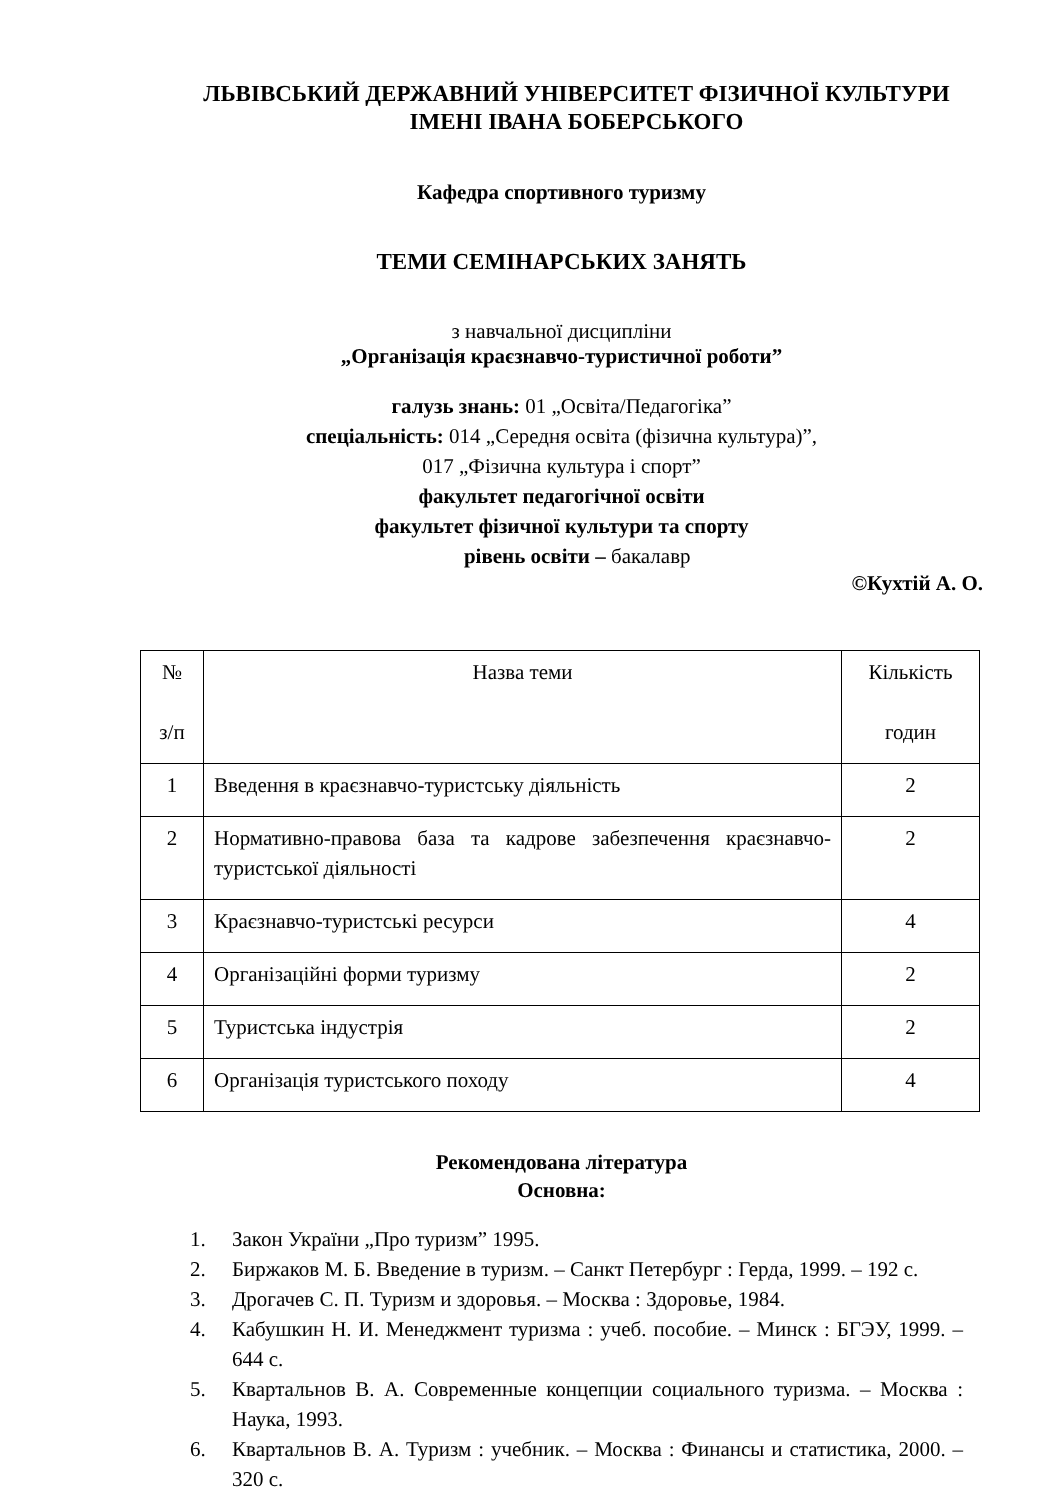ЛЬВІВСЬКИЙ ДЕРЖАВНИЙ УНІВЕРСИТЕТ ФІЗИЧНОЇ КУЛЬТУРИ
ІМЕНІ ІВАНА БОБЕРСЬКОГО
Кафедра спортивного туризму
ТЕМИ СЕМІНАРСЬКИХ ЗАНЯТЬ
з навчальної дисципліни
„Організація краєзнавчо-туристичної роботи”
галузь знань: 01 „Освіта/Педагогіка”
спеціальність: 014 „Середня освіта (фізична культура)”,
017 „Фізична культура і спорт”
факультет педагогічної освіти
факультет фізичної культури та спорту
рівень освіти – бакалавр
©Кухтій А. О.
| № з/п | Назва теми | Кількість годин |
| 1 | Введення в краєзнавчо-туристську діяльність | 2 |
| 2 | Нормативно-правова база та кадрове забезпечення краєзнавчо-туристської діяльності | 2 |
| 3 | Краєзнавчо-туристські ресурси | 4 |
| 4 | Організаційні форми туризму | 2 |
| 5 | Туристська індустрія | 2 |
| 6 | Організація туристського походу | 4 |
Рекомендована література
Основна:
1. Закон України „Про туризм” 1995.
2. Биржаков М. Б. Введение в туризм. – Санкт Петербург : Герда, 1999. – 192 с.
3. Дрогачев С. П. Туризм и здоровья. – Москва : Здоровье, 1984.
4. Кабушкин Н. И. Менеджмент туризма : учеб. пособие. – Минск : БГЭУ, 1999. – 644 с.
5. Квартальнов В. А. Современные концепции социального туризма. – Москва : Наука, 1993.
6. Квартальнов В. А. Туризм : учебник. – Москва : Финансы и статистика, 2000. – 320 с.